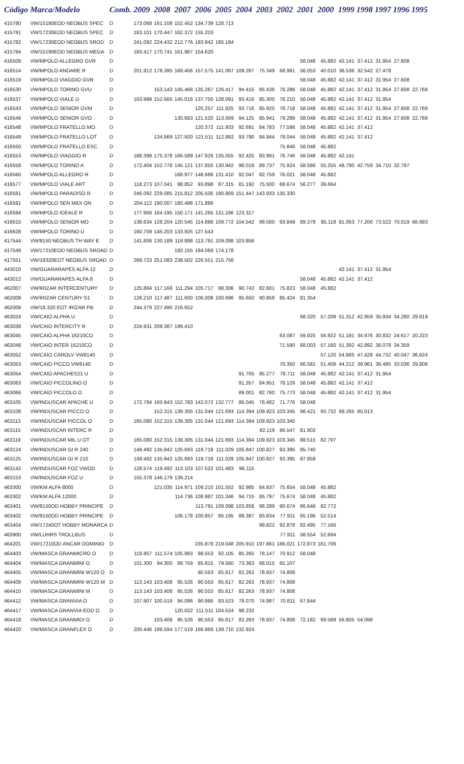| Código | Marca/Modelo | Comb. | 2009 | 2008 | 2007 | 2006 | 2005 | 2004 | 2003 | 2002 | 2001 | 2000 | 1999 | 1998 | 1997 | 1996 | 1995 |
| --- | --- | --- | --- | --- | --- | --- | --- | --- | --- | --- | --- | --- | --- | --- | --- | --- | --- |
| 415780 | VW/15190EOD NEOBUS SPEC | D | 173.068 | 161.108 | 152.452 | 134.739 | 128.713 | | | | | | | | | | |
| 415781 | VW/17230EOD NEOBUS SPEC | D | 183.101 | 170.447 | 162.372 | 155.203 | | | | | | | | | | | |
| 415782 | VW/17230EOD NEOBUS SROD | D | 241.092 | 224.432 | 212.776 | 193.942 | 185.184 | | | | | | | | | | |
| 415784 | VW/15190EOD NEOBUS MEGA | D | 183.417 | 170.741 | 161.967 | 154.620 | | | | | | | | | | | |
| 416509 | VW/MPOLO ALLEGRO GVR | D | | | | | | | | | 58.048 | 45.882 | 42.141 | 37.412 | 31.954 | 27.608 | |
| 416514 | VW/MPOLO ANDARE R | D | 201.912 | 178.395 | 169.456 | 157.575 | 141.087 | 109.267 | 75.349 | 68.991 | 56.053 | 40.010 | 36.536 | 32.542 | 27.478 | | |
| 416519 | VW/MPOLO VIAGGIO GVR | D | | | | | | | | | 58.048 | 45.882 | 42.141 | 37.412 | 31.954 | 27.608 | |
| 416530 | VW/MPOLO TORINO GVU | D | | 153.143 | 145.466 | 135.267 | 126.417 | 94.415 | 85.436 | 78.286 | 58.048 | 45.882 | 42.141 | 37.412 | 31.954 | 27.608 | 22.769 |
| 416537 | VW/MPOLO VIALE U | D | 163.999 | 152.665 | 145.016 | 137.750 | 128.091 | 93.416 | 85.300 | 78.210 | 58.048 | 45.882 | 42.141 | 37.412 | 31.954 | | |
| 416543 | VW/MPOLO SENIOR GVM | D | | | | 120.257 | 111.825 | 93.716 | 85.925 | 78.718 | 58.048 | 45.882 | 42.141 | 37.412 | 31.954 | 27.608 | 22.769 |
| 416546 | VW/MPOLO SENIOR GVO | D | | | 130.683 | 121.520 | 113.569 | 94.125 | 85.941 | 79.289 | 58.048 | 45.882 | 42.141 | 37.412 | 31.954 | 27.608 | 22.769 |
| 416548 | VW/MPOLO FRATELLO MO | D | | | | 120.372 | 111.933 | 92.691 | 84.783 | 77.598 | 58.048 | 45.882 | 42.141 | 37.412 | | | |
| 416549 | VW/MPOLO FRATELLO LOT | D | | 134.669 | 127.920 | 121.511 | 112.992 | 93.790 | 84.944 | 78.044 | 58.048 | 45.882 | 42.141 | 37.412 | | | |
| 416550 | VW/MPOLO FRATELLO ESC | D | | | | | | | | 75.848 | 58.048 | 45.882 | | | | | |
| 416553 | VW/MPOLO VIAGGIO R | D | 188.398 | 175.378 | 166.589 | 147.926 | 135.055 | 92.425 | 83.991 | 76.746 | 58.048 | 45.882 | 42.141 | | | | |
| 416558 | VW/MPOLO TORINO A | D | 172.404 | 152.778 | 145.121 | 137.850 | 130.942 | 96.018 | 89.737 | 75.924 | 58.586 | 55.255 | 48.790 | 42.759 | 34.710 | 32.797 | |
| 416560 | VW/MPOLO ALLEGRO R | D | | | 168.977 | 148.686 | 131.410 | 92.047 | 82.759 | 76.021 | 58.048 | 45.882 | | | | | |
| 416577 | VW/MPOLO VIALE ART | D | 118.273 | 107.041 | 98.852 | 93.898 | 87.315 | 81.192 | 75.500 | 68.674 | 56.277 | 39.664 | | | | | |
| 416581 | VW/MPOLO PARADISO R | D | 246.092 | 229.085 | 215.812 | 205.505 | 190.869 | 151.447 | 143.933 | 135.330 | | | | | | | |
| 416591 | VW/MPOLO SEN MIDI ON | D | 204.112 | 190.007 | 180.486 | 171.886 | | | | | | | | | | | |
| 416594 | VW/MPOLO IDEALE R | D | 177.956 | 164.195 | 150.171 | 141.265 | 131.186 | 123.317 | | | | | | | | | |
| 416615 | VW/MPOLO SENIOR MO | D | 138.634 | 128.204 | 120.545 | 114.886 | 109.772 | 104.542 | 99.560 | 93.849 | 89.378 | 85.118 | 81.063 | 77.200 | 73.522 | 70.019 | 66.683 |
| 416628 | VW/MPOLO TORINO U | D | 160.709 | 145.203 | 133.925 | 127.543 | | | | | | | | | | | |
| 417544 | VW/8150 NEOBUS TH WAY E | D | 141.806 | 130.189 | 119.898 | 113.791 | 109.098 | 103.858 | | | | | | | | | |
| 417549 | VW/17210EOD NEOBUS SROAD | D | | | 192.155 | 184.069 | 174.178 | | | | | | | | | | |
| 417551 | VW/18320EOT NEOBUS SROAD | D | 269.723 | 251.083 | 238.502 | 226.551 | 215.756 | | | | | | | | | | |
| 443010 | VW/GUARARAPES ALFA 12 | D | | | | | | | | | | | 42.141 | 37.412 | 31.954 | | |
| 443012 | VW/GUARARAPES ALFA 8 | D | | | | | | | | | 58.048 | 45.882 | 42.141 | 37.412 | | | |
| 462007 | VW/IRIZAR INTERCENTURY | D | 125.864 | 117.166 | 111.294 | 105.717 | 98.306 | 90.743 | 82.601 | 75.823 | 58.048 | 45.882 | | | | | |
| 462008 | VW/IRIZAR CENTURY S1 | D | 126.210 | 117.487 | 111.600 | 106.008 | 100.696 | 95.650 | 90.858 | 85.424 | 81.354 | | | | | | |
| 462009 | VW/18.320 EOT IRIZAR PB | D | 244.379 | 227.490 | 216.652 | | | | | | | | | | | | |
| 463024 | VW/CAIO ALPHA U | D | | | | | | | | | 68.320 | 57.208 | 51.312 | 42.959 | 35.934 | 34.280 | 29.819 |
| 463038 | VW/CAIO INTERCITY R | D | 224.931 | 209.387 | 199.410 | | | | | | | | | | | | |
| 463045 | VW/CAIO ALPHA 16210CO | D | | | | | | | | 63.087 | 59.925 | 56.922 | 51.181 | 34.976 | 30.832 | 24.617 | 20.223 |
| 463048 | VW/CAIO INTER 16210CO | D | | | | | | | | 71.590 | 68.003 | 57.160 | 51.392 | 42.892 | 36.078 | 34.359 | |
| 463052 | VW/CAIO CAROLV VW8140 | D | | | | | | | | | | 57.120 | 54.665 | 47.429 | 44.732 | 40.047 | 36.624 |
| 463053 | VW/CAIO PICCO VW8140 | D | | | | | | | | 70.350 | 66.581 | 51.408 | 44.212 | 39.961 | 36.485 | 33.036 | 29.808 |
| 463054 | VW/CAIO APACHES21 U | D | | | | | | 91.705 | 85.277 | 78.711 | 58.048 | 45.882 | 42.141 | 37.412 | 31.954 | | |
| 463063 | VW/CAIO PICCOLINO O | D | | | | | | 91.357 | 84.951 | 78.129 | 58.048 | 45.882 | 42.141 | 37.412 | | | |
| 463066 | VW/CAIO PICCOLO O | D | | | | | | 89.001 | 82.760 | 75.773 | 58.048 | 45.882 | 42.141 | 37.412 | 31.954 | | |
| 463105 | VW/INDUSCAR APACHE U | D | 172.784 | 160.843 | 152.783 | 142.072 | 132.777 | 86.045 | 78.482 | 71.776 | 58.048 | | | | | | |
| 463108 | VW/INDUSCAR PICCO O | D | | 152.315 | 139.305 | 131.044 | 121.693 | 114.394 | 109.923 | 103.345 | 98.421 | 93.732 | 89.265 | 85.013 | | | |
| 463113 | VW/INDUSCAR PICCOL O | D | 165.080 | 152.315 | 139.305 | 131.044 | 121.693 | 114.394 | 109.923 | 103.345 | | | | | | | |
| 463115 | VW/INDUSCAR INTERC R | D | | | | | | | 92.119 | 86.547 | 81.903 | | | | | | |
| 463119 | VW/INDUSCAR MIL U OT | D | 165.080 | 152.315 | 139.305 | 131.044 | 121.693 | 114.394 | 109.923 | 103.345 | 88.515 | 82.797 | | | | | |
| 463124 | VW/INDUSCAR GI R 240 | D | 149.492 | 135.942 | 125.693 | 119.718 | 111.029 | 105.847 | 100.827 | 93.395 | 85.740 | | | | | | |
| 463125 | VW/INDUSCAR GI R 210 | D | 149.492 | 135.942 | 125.693 | 119.718 | 111.029 | 105.847 | 100.827 | 93.395 | 87.858 | | | | | | |
| 463142 | VW/INDUSCAR FOZ VWOD | D | 128.574 | 119.492 | 113.103 | 107.522 | 101.483 | 96.115 | | | | | | | | | |
| 463153 | VW/INDUSCAR FOZ U | D | 155.378 | 146.179 | 139.214 | | | | | | | | | | | | |
| 463300 | VW/KM ALFA 8000 | D | | 121.035 | 114.971 | 109.210 | 101.552 | 92.985 | 84.937 | 75.654 | 58.048 | 45.882 | | | | | |
| 463302 | VW/KM ALFA 12000 | D | | | 114.736 | 108.987 | 101.346 | 94.715 | 85.797 | 75.674 | 58.048 | 45.882 | | | | | |
| 463401 | VW/8150OD HOBBY PRINCIPE | D | | | | 113.791 | 109.098 | 103.858 | 98.289 | 90.674 | 86.646 | 82.772 | | | | | |
| 463402 | VW/9150OD HOBBY PRINCIPE | D | | | 106.178 | 100.857 | 95.195 | 88.387 | 83.834 | 77.911 | 65.196 | 52.514 | | | | | |
| 463404 | VW/17240OT HOBBY MONARCA | D | | | | | | | 99.822 | 92.878 | 82.495 | 77.166 | | | | | |
| 463900 | VW/LUHRS TROLLBUS | D | | | | | | | | 77.911 | 58.554 | 52.694 | | | | | |
| 464201 | VW/17210OD ANCAR DOMINIO | D | | | | 235.878 | 219.048 | 205.910 | 197.861 | 186.021 | 172.873 | 161.706 | | | | | |
| 464403 | VW/MASCA GRANMICRO O | D | 119.857 | 111.574 | 105.983 | 98.553 | 92.105 | 85.265 | 78.147 | 70.912 | 58.048 | | | | | | |
| 464404 | VW/MASCA GRANMINI O | D | 101.300 | 94.300 | 89.759 | 85.815 | 79.560 | 73.363 | 68.015 | 65.107 | | | | | | | |
| 464405 | VW/MASCA GRANMINI W120 O | D | | | | 90.553 | 85.617 | 82.263 | 78.937 | 74.808 | | | | | | | |
| 464409 | VW/MASCA GRANMINI W120 M | D | 113.143 | 103.408 | 95.526 | 90.553 | 85.617 | 82.263 | 78.937 | 74.808 | | | | | | | |
| 464410 | VW/MASCA GRANMINI M | D | 113.143 | 103.408 | 95.526 | 90.553 | 85.617 | 82.263 | 78.937 | 74.808 | | | | | | | |
| 464412 | VW/MASCA GRANVIA O | D | 107.907 | 100.519 | 94.096 | 90.966 | 83.523 | 78.070 | 74.987 | 70.811 | 67.844 | | | | | | |
| 464417 | VW/MASCA GRANVIA EOD O | D | | | 120.022 | 111.511 | 104.524 | 98.232 | | | | | | | | | |
| 464418 | VW/MASCA GRANMIDI O | D | | 103.408 | 95.526 | 90.553 | 85.617 | 82.263 | 78.937 | 74.808 | 72.182 | 69.589 | 56.805 | 54.098 | | | |
| 464420 | VW/MASCA GRANFLEX O | D | 200.446 | 186.594 | 177.519 | 166.969 | 139.710 | 132.924 | | | | | | | | | |